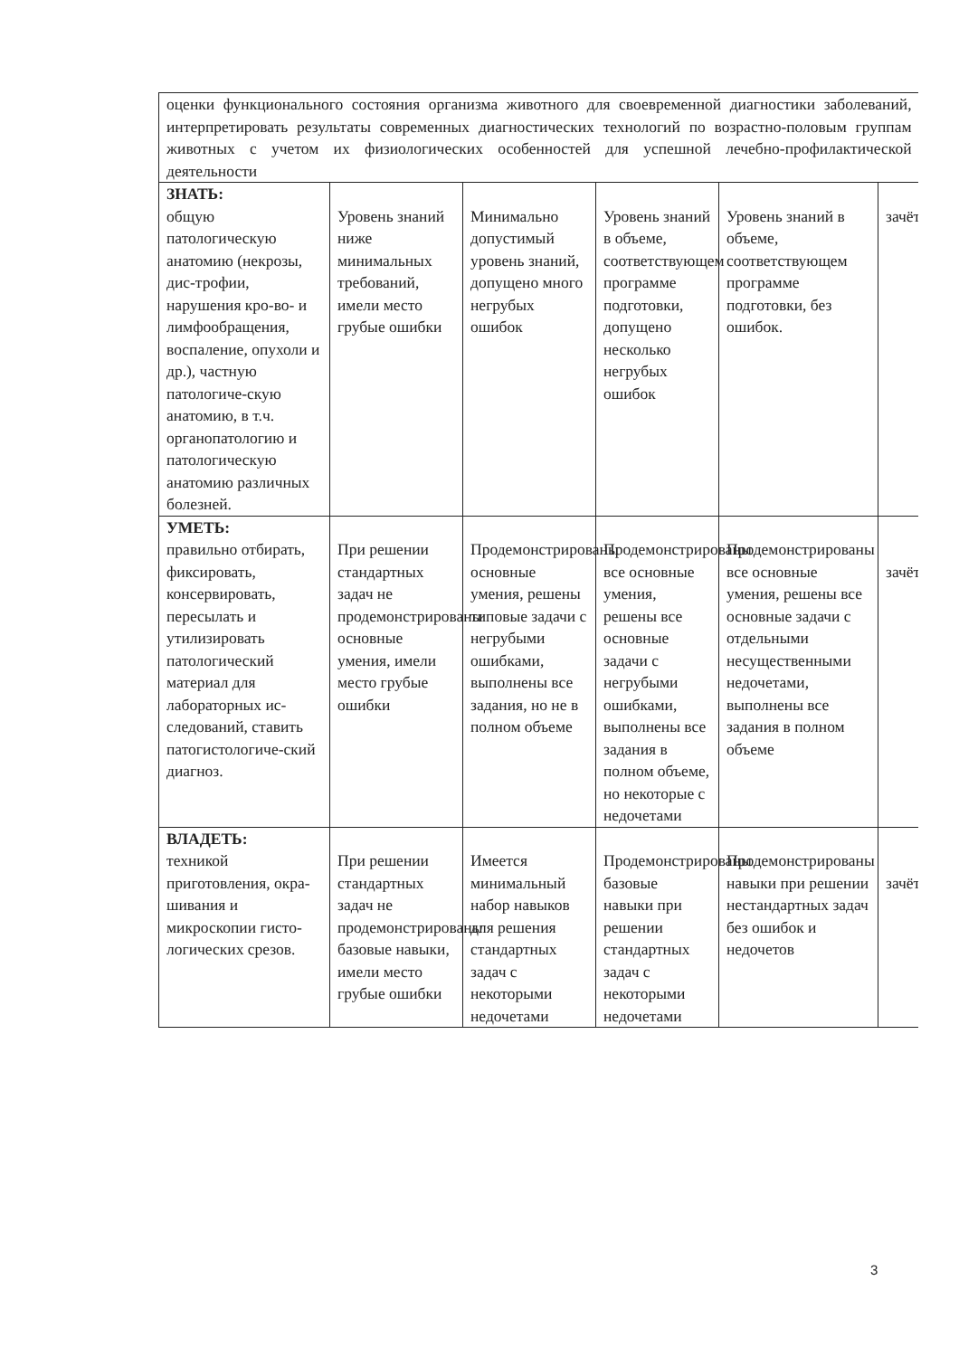| оценки функционального состояния организма животного для своевременной диагностики заболеваний, интерпретировать результаты современных диагностических технологий по возрастно-половым группам животных с учетом их физиологических особенностей для успешной лечебно-профилактической деятельности | | | | | |
| ЗНАТЬ: общую патологическую анатомию (некрозы, дис-трофии, нарушения кро-во- и лимфообращения, воспаление, опухоли и др.), частную патологиче-скую анатомию, в т.ч. органопатологию и патологическую анатомию различных болезней. | Уровень знаний ниже минимальных требований, имели место грубые ошибки | Минимально допустимый уровень знаний, допущено много негрубых ошибок | Уровень знаний в объеме, соответствующем программе подготовки, допущено несколько негрубых ошибок | Уровень знаний в объеме, соответствующем программе подготовки, без ошибок. | зачёт |
| УМЕТЬ: правильно отбирать, фиксировать, консервировать, пересылать и утилизировать патологический материал для лабораторных ис-следований, ставить патогистологиче-ский диагноз. | При решении стандартных задач не продемонстрированы основные умения, имели место грубые ошибки | Продемонстрированы основные умения, решены типовые задачи с негрубыми ошибками, выполнены все задания, но не в полном объеме | Продемонстрированы все основные умения, решены все основные задачи с негрубыми ошибками, выполнены все задания в полном объеме, но некоторые с недочетами | Продемонстрированы все основные умения, решены все основные задачи с отдельными несущественными недочетами, выполнены все задания в полном объеме | зачёт |
| ВЛАДЕТЬ: техникой приготовления, окра-шивания и микроскопии гисто-логических срезов. | При решении стандартных задач не продемонстрированы базовые навыки, имели место грубые ошибки | Имеется минимальный набор навыков для решения стандартных задач с некоторыми недочетами | Продемонстрированы базовые навыки при решении стандартных задач с некоторыми недочетами | Продемонстрированы навыки при решении нестандартных задач без ошибок и недочетов | зачёт |
3